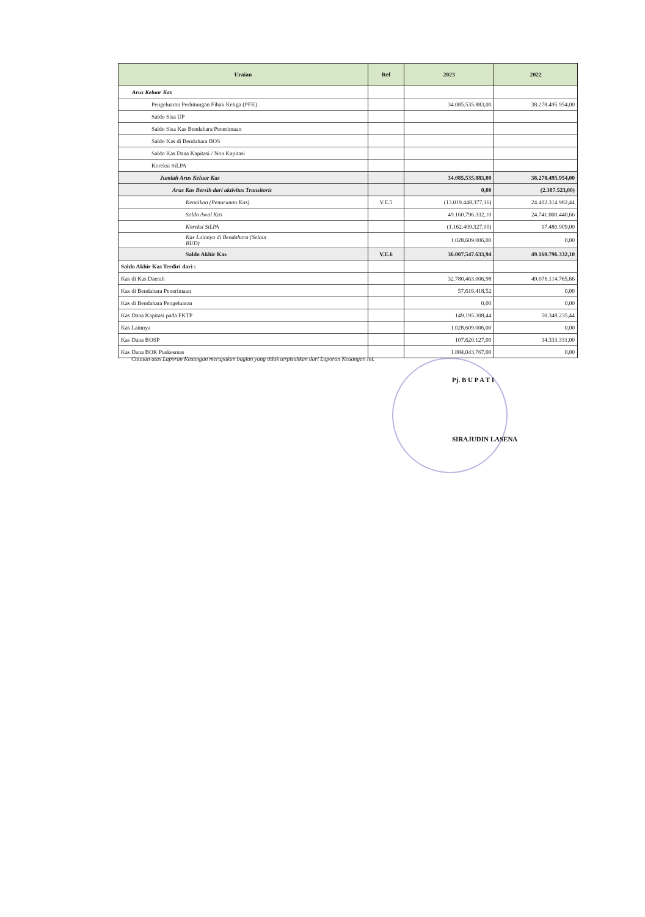| Uraian | Ref | 2023 | 2022 |
| --- | --- | --- | --- |
| Arus Keluar Kas | | | |
| Pengeluaran Perhitungan Fihak Ketiga (PFK) | | 34.085.535.883,00 | 38.278.495.954,00 |
| Saldo Sisa UP | | | |
| Saldo Sisa Kas Bendahara Penerimaan | | | |
| Saldo Kas di Bendahara BOS | | | |
| Saldo Kas Dana Kapitasi / Non Kapitasi | | | |
| Koreksi SiLPA | | | |
| Jumlah Arus Keluar Kas | | 34.085.535.883,00 | 38.278.495.954,00 |
| Arus Kas Bersih dari aktivitas Transitoris | | 0,00 | (2.387.523,00) |
| Kenaikan (Penurunan Kas) | V.E.5 | (13.019.448.377,16) | 24.402.314.982,44 |
| Saldo Awal Kas | | 49.160.796.332,10 | 24.741.000.440,66 |
| Koreksi SiLPA | | (1.162.409.327,00) | 17.480.909,00 |
| Kas Lainnya di Bendahara (Selain BUD) | | 1.028.609.006,00 | 0,00 |
| Saldo Akhir Kas | V.E.6 | 36.007.547.633,94 | 49.160.796.332,10 |
| Saldo Akhir Kas Terdiri dari : | | | |
| Kas di Kas Daerah | | 32.780.463.006,98 | 49.076.114.765,66 |
| Kas di Bendahara Penerimaan | | 57.616.418,52 | 0,00 |
| Kas di Bendahara Pengeluaran | | 0,00 | 0,00 |
| Kas Dana Kapitasi pada FKTP | | 149.195.308,44 | 50.348.235,44 |
| Kas Lainnya | | 1.028.609.006,00 | 0,00 |
| Kas Dana BOSP | | 107.620.127,00 | 34.333.331,00 |
| Kas Dana BOK Puskesmas | | 1.884.043.767,00 | 0,00 |
Catatan atas Laporan Keuangan merupakan bagian yang tidak terpisahkan dari Laporan Keuangan ini.
Pj. B U P A T I
SIRAJUDIN LASENA